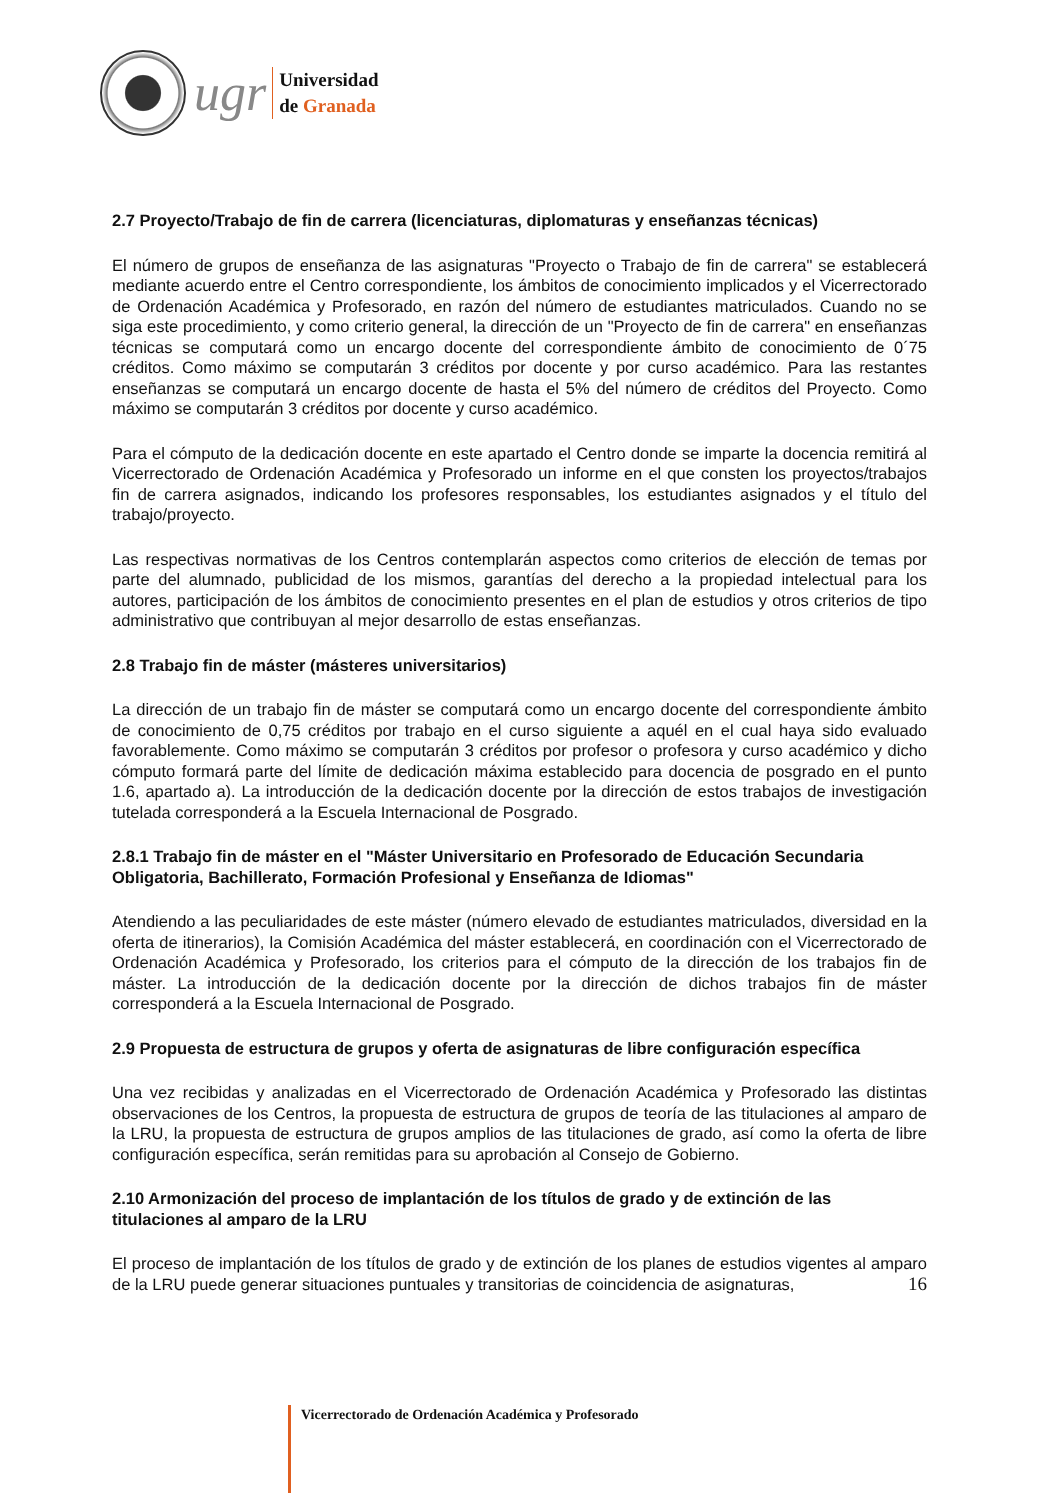ugr
Universidad
de Granada
2.7 Proyecto/Trabajo de fin de carrera (licenciaturas, diplomaturas y enseñanzas técnicas)
El número de grupos de enseñanza de las asignaturas "Proyecto o Trabajo de fin de carrera" se establecerá mediante acuerdo entre el Centro correspondiente, los ámbitos de conocimiento implicados y el Vicerrectorado de Ordenación Académica y Profesorado, en razón del número de estudiantes matriculados. Cuando no se siga este procedimiento, y como criterio general, la dirección de un "Proyecto de fin de carrera" en enseñanzas técnicas se computará como un encargo docente del correspondiente ámbito de conocimiento de 0´75 créditos. Como máximo se computarán 3 créditos por docente y por curso académico. Para las restantes enseñanzas se computará un encargo docente de hasta el 5% del número de créditos del Proyecto. Como máximo se computarán 3 créditos por docente y curso académico.
Para el cómputo de la dedicación docente en este apartado el Centro donde se imparte la docencia remitirá al Vicerrectorado de Ordenación Académica y Profesorado un informe en el que consten los proyectos/trabajos fin de carrera asignados, indicando los profesores responsables, los estudiantes asignados y el título del trabajo/proyecto.
Las respectivas normativas de los Centros contemplarán aspectos como criterios de elección de temas por parte del alumnado, publicidad de los mismos, garantías del derecho a la propiedad intelectual para los autores, participación de los ámbitos de conocimiento presentes en el plan de estudios y otros criterios de tipo administrativo que contribuyan al mejor desarrollo de estas enseñanzas.
2.8 Trabajo fin de máster (másteres universitarios)
La dirección de un trabajo fin de máster se computará como un encargo docente del correspondiente ámbito de conocimiento de 0,75 créditos por trabajo en el curso siguiente a aquél en el cual haya sido evaluado favorablemente. Como máximo se computarán 3 créditos por profesor o profesora y curso académico y dicho cómputo formará parte del límite de dedicación máxima establecido para docencia de posgrado en el punto 1.6, apartado a). La introducción de la dedicación docente por la dirección de estos trabajos de investigación tutelada corresponderá a la Escuela Internacional de Posgrado.
2.8.1 Trabajo fin de máster en el "Máster Universitario en Profesorado de Educación Secundaria Obligatoria, Bachillerato, Formación Profesional y Enseñanza de Idiomas"
Atendiendo a las peculiaridades de este máster (número elevado de estudiantes matriculados, diversidad en la oferta de itinerarios), la Comisión Académica del máster establecerá, en coordinación con el Vicerrectorado de Ordenación Académica y Profesorado, los criterios para el cómputo de la dirección de los trabajos fin de máster. La introducción de la dedicación docente por la dirección de dichos trabajos fin de máster corresponderá a la Escuela Internacional de Posgrado.
2.9 Propuesta de estructura de grupos y oferta de asignaturas de libre configuración específica
Una vez recibidas y analizadas en el Vicerrectorado de Ordenación Académica y Profesorado las distintas observaciones de los Centros, la propuesta de estructura de grupos de teoría de las titulaciones al amparo de la LRU, la propuesta de estructura de grupos amplios de las titulaciones de grado, así como la oferta de libre configuración específica, serán remitidas para su aprobación al Consejo de Gobierno.
2.10 Armonización del proceso de implantación de los títulos de grado y de extinción de las titulaciones al amparo de la LRU
El proceso de implantación de los títulos de grado y de extinción de los planes de estudios vigentes al amparo de la LRU puede generar situaciones puntuales y transitorias de coincidencia de asignaturas,
16
Vicerrectorado de Ordenación Académica y Profesorado